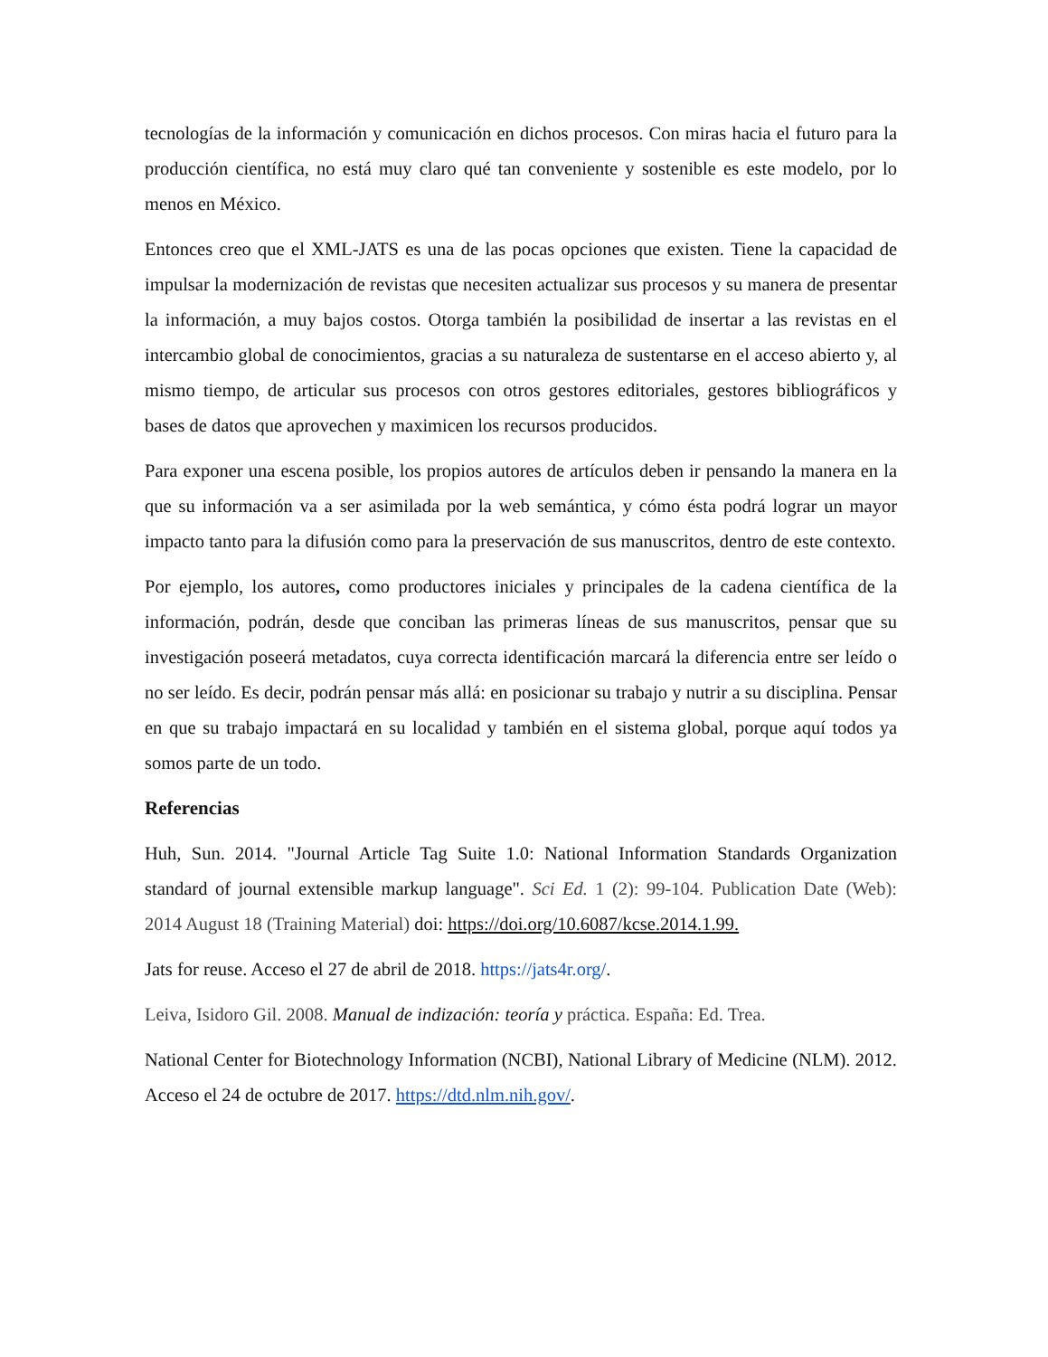tecnologías de la información y comunicación en dichos procesos. Con miras hacia el futuro para la producción científica, no está muy claro qué tan conveniente y sostenible es este modelo, por lo menos en México.
Entonces creo que el XML-JATS es una de las pocas opciones que existen. Tiene la capacidad de impulsar la modernización de revistas que necesiten actualizar sus procesos y su manera de presentar la información, a muy bajos costos. Otorga también la posibilidad de insertar a las revistas en el intercambio global de conocimientos, gracias a su naturaleza de sustentarse en el acceso abierto y, al mismo tiempo, de articular sus procesos con otros gestores editoriales, gestores bibliográficos y bases de datos que aprovechen y maximicen los recursos producidos.
Para exponer una escena posible, los propios autores de artículos deben ir pensando la manera en la que su información va a ser asimilada por la web semántica, y cómo ésta podrá lograr un mayor impacto tanto para la difusión como para la preservación de sus manuscritos, dentro de este contexto.
Por ejemplo, los autores, como productores iniciales y principales de la cadena científica de la información, podrán, desde que conciban las primeras líneas de sus manuscritos, pensar que su investigación poseerá metadatos, cuya correcta identificación marcará la diferencia entre ser leído o no ser leído. Es decir, podrán pensar más allá: en posicionar su trabajo y nutrir a su disciplina. Pensar en que su trabajo impactará en su localidad y también en el sistema global, porque aquí todos ya somos parte de un todo.
Referencias
Huh, Sun. 2014. "Journal Article Tag Suite 1.0: National Information Standards Organization standard of journal extensible markup language". Sci Ed. 1 (2): 99-104. Publication Date (Web): 2014 August 18 (Training Material) doi: https://doi.org/10.6087/kcse.2014.1.99.
Jats for reuse. Acceso el 27 de abril de 2018. https://jats4r.org/.
Leiva, Isidoro Gil. 2008. Manual de indización: teoría y práctica. España: Ed. Trea.
National Center for Biotechnology Information (NCBI), National Library of Medicine (NLM). 2012. Acceso el 24 de octubre de 2017. https://dtd.nlm.nih.gov/.